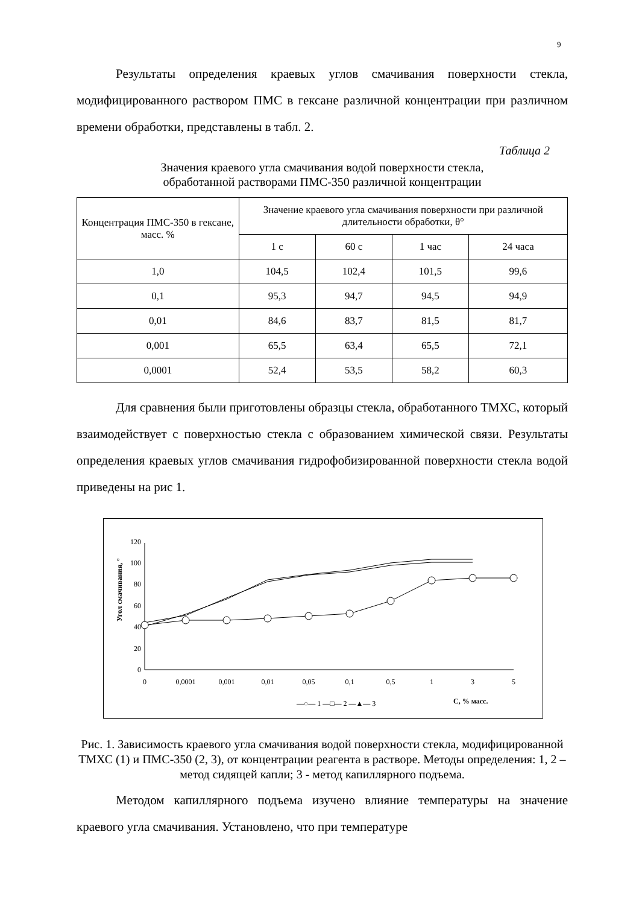9
Результаты определения краевых углов смачивания поверхности стекла, модифицированного раствором ПМС в гексане различной концентрации при различном времени обработки, представлены в табл. 2.
Таблица 2
Значения краевого угла смачивания водой поверхности стекла,
обработанной растворами ПМС-350 различной концентрации
| Концентрация ПМС-350 в гексане, масс. % | Значение краевого угла смачивания поверхности при различной длительности обработки, θ° | | | |
| --- | --- | --- | --- | --- |
| | 1 с | 60 с | 1 час | 24 часа |
| 1,0 | 104,5 | 102,4 | 101,5 | 99,6 |
| 0,1 | 95,3 | 94,7 | 94,5 | 94,9 |
| 0,01 | 84,6 | 83,7 | 81,5 | 81,7 |
| 0,001 | 65,5 | 63,4 | 65,5 | 72,1 |
| 0,0001 | 52,4 | 53,5 | 58,2 | 60,3 |
Для сравнения были приготовлены образцы стекла, обработанного ТМХС, который взаимодействует с поверхностью стекла с образованием химической связи. Результаты определения краевых углов смачивания гидрофобизированной поверхности стекла водой приведены на рис 1.
Угол смачивания, °
0
20
40
60
80
100
120
0
0,0001
0,001
0,01
0,05
0,1
0,5
1
3
5
—○— 1 —□— 2 —▲— 3
С, % масс.
Рис. 1. Зависимость краевого угла смачивания водой поверхности стекла, модифицированной ТМХС (1) и ПМС-350 (2, 3), от концентрации реагента в растворе. Методы определения: 1, 2 – метод сидящей капли; 3 - метод капиллярного подъема.
Методом капиллярного подъема изучено влияние температуры на значение краевого угла смачивания. Установлено, что при температуре